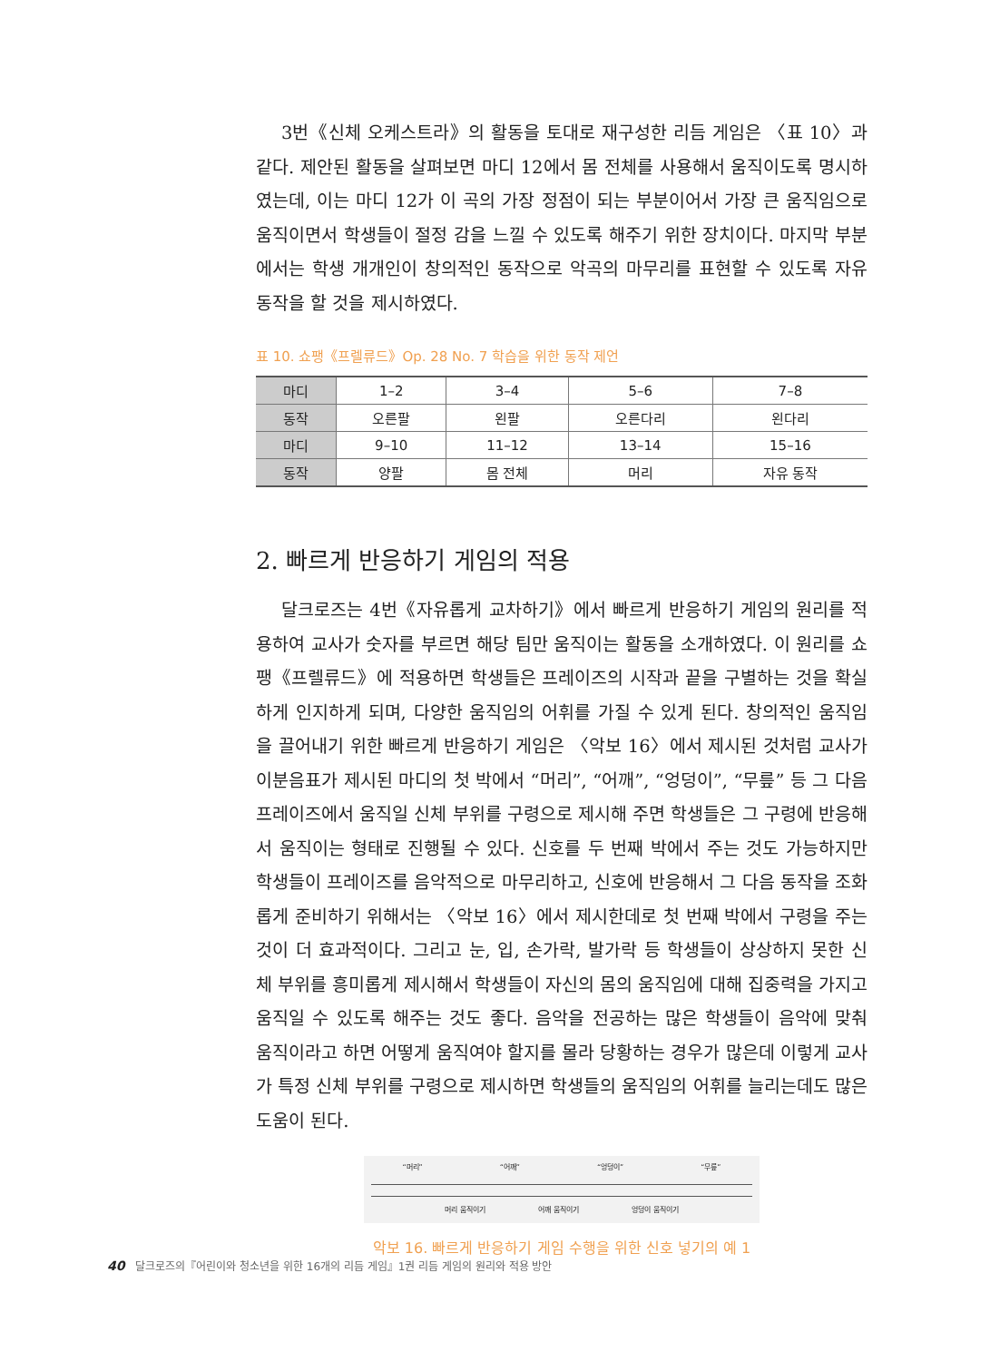3번《신체 오케스트라》의 활동을 토대로 재구성한 리듬 게임은 〈표 10〉과 같다. 제안된 활동을 살펴보면 마디 12에서 몸 전체를 사용해서 움직이도록 명시하였는데, 이는 마디 12가 이 곡의 가장 정점이 되는 부분이어서 가장 큰 움직임으로 움직이면서 학생들이 절정 감을 느낄 수 있도록 해주기 위한 장치이다. 마지막 부분에서는 학생 개개인이 창의적인 동작으로 악곡의 마무리를 표현할 수 있도록 자유 동작을 할 것을 제시하였다.
표 10. 쇼팽《프렐류드》Op. 28 No. 7 학습을 위한 동작 제언
| 마디 | 1–2 | 3–4 | 5–6 | 7–8 |
| 동작 | 오른팔 | 왼팔 | 오른다리 | 왼다리 |
| 마디 | 9–10 | 11–12 | 13–14 | 15–16 |
| 동작 | 양팔 | 몸 전체 | 머리 | 자유 동작 |
2. 빠르게 반응하기 게임의 적용
달크로즈는 4번《자유롭게 교차하기》에서 빠르게 반응하기 게임의 원리를 적용하여 교사가 숫자를 부르면 해당 팀만 움직이는 활동을 소개하였다. 이 원리를 쇼팽《프렐류드》에 적용하면 학생들은 프레이즈의 시작과 끝을 구별하는 것을 확실하게 인지하게 되며, 다양한 움직임의 어휘를 가질 수 있게 된다. 창의적인 움직임을 끌어내기 위한 빠르게 반응하기 게임은 〈악보 16〉에서 제시된 것처럼 교사가 이분음표가 제시된 마디의 첫 박에서 “머리”, “어깨”, “엉덩이”, “무릎” 등 그 다음 프레이즈에서 움직일 신체 부위를 구령으로 제시해 주면 학생들은 그 구령에 반응해서 움직이는 형태로 진행될 수 있다. 신호를 두 번째 박에서 주는 것도 가능하지만 학생들이 프레이즈를 음악적으로 마무리하고, 신호에 반응해서 그 다음 동작을 조화롭게 준비하기 위해서는 〈악보 16〉에서 제시한데로 첫 번째 박에서 구령을 주는 것이 더 효과적이다. 그리고 눈, 입, 손가락, 발가락 등 학생들이 상상하지 못한 신체 부위를 흥미롭게 제시해서 학생들이 자신의 몸의 움직임에 대해 집중력을 가지고 움직일 수 있도록 해주는 것도 좋다. 음악을 전공하는 많은 학생들이 음악에 맞춰 움직이라고 하면 어떻게 움직여야 할지를 몰라 당황하는 경우가 많은데 이렇게 교사가 특정 신체 부위를 구령으로 제시하면 학생들의 움직임의 어휘를 늘리는데도 많은 도움이 된다.
“머리” “어깨” “엉덩이” “무릎”
머리 움직이기 어깨 움직이기 엉덩이 움직이기
악보 16. 빠르게 반응하기 게임 수행을 위한 신호 넣기의 예 1
40 달크로즈의『어린이와 청소년을 위한 16개의 리듬 게임』1권 리듬 게임의 원리와 적용 방안